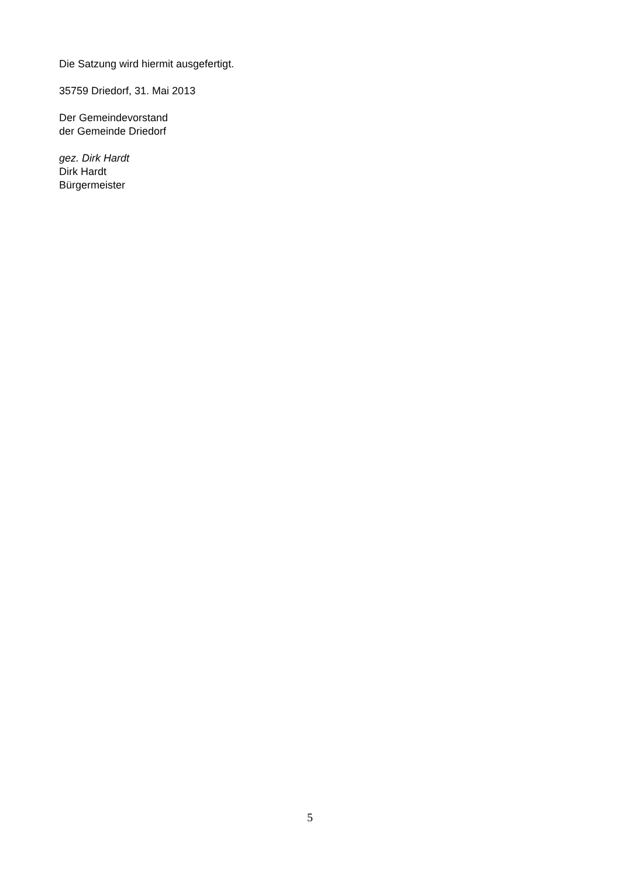Die Satzung wird hiermit ausgefertigt.
35759 Driedorf, 31. Mai 2013
Der Gemeindevorstand
der Gemeinde Driedorf
gez. Dirk Hardt
Dirk Hardt
Bürgermeister
5